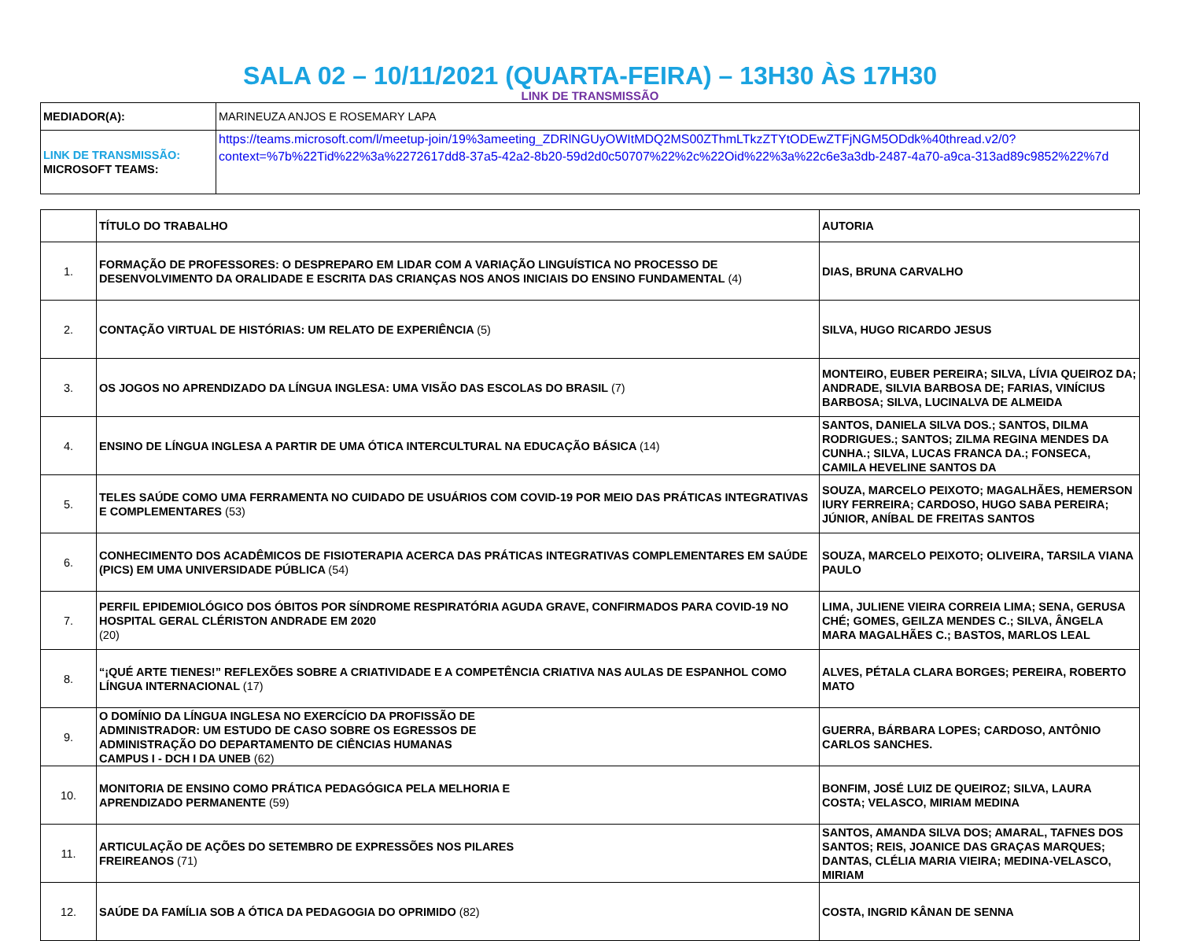SALA 02 – 10/11/2021 (QUARTA-FEIRA) – 13H30 ÀS 17H30
LINK DE TRANSMISSÃO
| MEDIADOR(A): | MARINEUZA ANJOS E ROSEMARY LAPA |
| LINK DE TRANSMISSÃO: MICROSOFT TEAMS: | https://teams.microsoft.com/l/meetup-join/19%3ameeting_ZDRlNGUyOWItMDQ2MS00ZThmLTkzZTYtODEwZTFjNGM5ODdk%40thread.v2/0?context=%7b%22Tid%22%3a%2272617dd8-37a5-42a2-8b20-59d2d0c50707%22%2c%22Oid%22%3a%22c6e3a3db-2487-4a70-a9ca-313ad89c9852%22%7d |
| | TÍTULO DO TRABALHO | AUTORIA |
| --- | --- | --- |
| 1. | FORMAÇÃO DE PROFESSORES: O DESPREPARO EM LIDAR COM A VARIAÇÃO LINGUÍSTICA NO PROCESSO DE DESENVOLVIMENTO DA ORALIDADE E ESCRITA DAS CRIANÇAS NOS ANOS INICIAIS DO ENSINO FUNDAMENTAL (4) | DIAS, BRUNA CARVALHO |
| 2. | CONTAÇÃO VIRTUAL DE HISTÓRIAS: UM RELATO DE EXPERIÊNCIA (5) | SILVA, HUGO RICARDO JESUS |
| 3. | OS JOGOS NO APRENDIZADO DA LÍNGUA INGLESA: UMA VISÃO DAS ESCOLAS DO BRASIL (7) | MONTEIRO, EUBER PEREIRA; SILVA, LÍVIA QUEIROZ DA; ANDRADE, SILVIA BARBOSA DE; FARIAS, VINÍCIUS BARBOSA; SILVA, LUCINALVA DE ALMEIDA |
| 4. | ENSINO DE LÍNGUA INGLESA A PARTIR DE UMA ÓTICA INTERCULTURAL NA EDUCAÇÃO BÁSICA (14) | SANTOS, DANIELA SILVA DOS.; SANTOS, DILMA RODRIGUES.; SANTOS; ZILMA REGINA MENDES DA CUNHA.; SILVA, LUCAS FRANCA DA.; FONSECA, CAMILA HEVELINE SANTOS DA |
| 5. | TELES SAÚDE COMO UMA FERRAMENTA NO CUIDADO DE USUÁRIOS COM COVID-19 POR MEIO DAS PRÁTICAS INTEGRATIVAS E COMPLEMENTARES (53) | SOUZA, MARCELO PEIXOTO; MAGALHÃES, HEMERSON IURY FERREIRA; CARDOSO, HUGO SABA PEREIRA; JÚNIOR, ANÍBAL DE FREITAS SANTOS |
| 6. | CONHECIMENTO DOS ACADÊMICOS DE FISIOTERAPIA ACERCA DAS PRÁTICAS INTEGRATIVAS COMPLEMENTARES EM SAÚDE (PICS) EM UMA UNIVERSIDADE PÚBLICA (54) | SOUZA, MARCELO PEIXOTO; OLIVEIRA, TARSILA VIANA PAULO |
| 7. | PERFIL EPIDEMIOLÓGICO DOS ÓBITOS POR SÍNDROME RESPIRATÓRIA AGUDA GRAVE, CONFIRMADOS PARA COVID-19 NO HOSPITAL GERAL CLÉRISTON ANDRADE EM 2020 (20) | LIMA, JULIENE VIEIRA CORREIA LIMA; SENA, GERUSA CHÉ; GOMES, GEILZA MENDES C.; SILVA, ÂNGELA MARA MAGALHÃES C.; BASTOS, MARLOS LEAL |
| 8. | “¡QUÉ ARTE TIENES!” REFLEXÕES SOBRE A CRIATIVIDADE E A COMPETÊNCIA CRIATIVA NAS AULAS DE ESPANHOL COMO LÍNGUA INTERNACIONAL (17) | ALVES, PÉTALA CLARA BORGES; PEREIRA, ROBERTO MATO |
| 9. | O DOMÍNIO DA LÍNGUA INGLESA NO EXERCÍCIO DA PROFISSÃO DE ADMINISTRADOR: UM ESTUDO DE CASO SOBRE OS EGRESSOS DE ADMINISTRAÇÃO DO DEPARTAMENTO DE CIÊNCIAS HUMANAS CAMPUS I - DCH I DA UNEB (62) | GUERRA, BÁRBARA LOPES; CARDOSO, ANTÔNIO CARLOS SANCHES. |
| 10. | MONITORIA DE ENSINO COMO PRÁTICA PEDAGÓGICA PELA MELHORIA E APRENDIZADO PERMANENTE (59) | BONFIM, JOSÉ LUIZ DE QUEIROZ; SILVA, LAURA COSTA; VELASCO, MIRIAM MEDINA |
| 11. | ARTICULAÇÃO DE AÇÕES DO SETEMBRO DE EXPRESSÕES NOS PILARES FREIREANOS (71) | SANTOS, AMANDA SILVA DOS; AMARAL, TAFNES DOS SANTOS; REIS, JOANICE DAS GRAÇAS MARQUES; DANTAS, CLÉLIA MARIA VIEIRA; MEDINA-VELASCO, MIRIAM |
| 12. | SAÚDE DA FAMÍLIA SOB A ÓTICA DA PEDAGOGIA DO OPRIMIDO (82) | COSTA, INGRID KÂNAN DE SENNA |